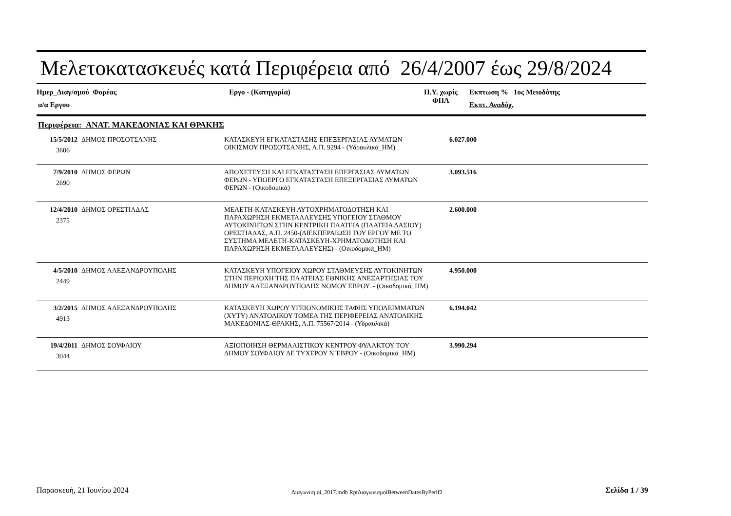Μελετοκατασκευές κατά Περιφέρεια από 26/4/2007 έως 29/8/2024
Ημερ_Διαγ/σμού Φορέας
α/α Εργου
Εργο - (Κατηγορία)
Π.Υ. χωρίς
ΦΠΑ
Εκπτωση % 1ος Μειοδότης
Εκπτ. Αναδόχ.
Περιφέρεια: ΑΝΑΤ. ΜΑΚΕΔΟΝΙΑΣ ΚΑΙ ΘΡΑΚΗΣ
| 15/5/2012 3606 | ΔΗΜΟΣ ΠΡΟΣΟΤΣΑΝΗΣ | ΚΑΤΑΣΚΕΥΗ ΕΓΚΑΤΑΣΤΑΣΗΣ ΕΠΕΞΕΡΓΑΣΙΑΣ ΛΥΜΑΤΩΝ ΟΙΚΙΣΜΟΥ ΠΡΟΣΟΤΣΑΝΗΣ, Α.Π. 9294 - (Υδραυλικά_ΗΜ) | 6.027.000 | |
| 7/9/2010 2690 | ΔΗΜΟΣ ΦΕΡΩΝ | ΑΠΟΧΕΤΕΥΣΗ ΚΑΙ ΕΓΚΑΤΑΣΤΑΣΗ ΕΠΕΡΓΑΣΙΑΣ ΛΥΜΑΤΩΝ ΦΕΡΩΝ - ΥΠΟΕΡΓΟ ΕΓΚΑΤΑΣΤΑΣΗ ΕΠΕΞΕΡΓΑΣΙΑΣ ΛΥΜΑΤΩΝ ΦΕΡΩΝ - (Οικοδομικά) | 3.093.516 | |
| 12/4/2010 2375 | ΔΗΜΟΣ ΟΡΕΣΤΙΑΔΑΣ | ΜΕΛΕΤΗ-ΚΑΤΑΣΚΕΥΗ ΑΥΤΟΧΡΗΜΑΤΟΔΟΤΗΣΗ ΚΑΙ ΠΑΡΑΧΩΡΗΣΗ ΕΚΜΕΤΑΛΛΕΥΣΗΣ ΥΠΟΓΕΙΟΥ ΣΤΑΘΜΟΥ ΑΥΤΟΚΙΝΗΤΩΝ ΣΤΗΝ ΚΕΝΤΡΙΚΗ ΠΛΑΤΕΙΑ (ΠΛΑΤΕΙΑ ΔΑΣΙΟΥ) ΟΡΕΣΤΙΑΔΑΣ, Α.Π. 2450-(ΔΙΕΚΠΕΡΑΙΩΣΗ ΤΟΥ ΕΡΓΟΥ ΜΕ ΤΟ ΣΥΣΤΗΜΑ ΜΕΛΕΤΗ-ΚΑΤΑΣΚΕΥΗ-ΧΡΗΜΑΤΟΔΟΤΗΣΗ ΚΑΙ ΠΑΡΑΧΩΡΗΣΗ ΕΚΜΕΤΑΛΛΕΥΣΗΣ) - (Οικοδομικά_ΗΜ) | 2.600.000 | |
| 4/5/2010 2449 | ΔΗΜΟΣ ΑΛΕΞΑΝΔΡΟΥΠΟΛΗΣ | ΚΑΤΑΣΚΕΥΗ ΥΠΟΓΕΙΟΥ ΧΩΡΟΥ ΣΤΑΘΜΕΥΣΗΣ ΑΥΤΟΚΙΝΗΤΩΝ ΣΤΗΝ ΠΕΡΙΟΧΗ ΤΗΣ ΠΛΑΤΕΙΑΣ ΕΘΝΙΚΗΣ ΑΝΕΞΑΡΤΗΣΙΑΣ ΤΟΥ ΔΗΜΟΥ ΑΛΕΞΑΝΔΡΟΥΠΟΛΗΣ ΝΟΜΟΥ ΕΒΡΟΥ. - (Οικοδομικά_ΗΜ) | 4.950.000 | |
| 3/2/2015 4913 | ΔΗΜΟΣ ΑΛΕΞΑΝΔΡΟΥΠΟΛΗΣ | ΚΑΤΑΣΚΕΥΗ ΧΩΡΟΥ ΥΓΕΙΟΝΟΜΙΚΗΣ ΤΑΦΗΣ ΥΠΟΛΕΙΜΜΑΤΩΝ (ΧΥΤΥ) ΑΝΑΤΟΛΙΚΟΥ ΤΟΜΕΑ ΤΗΣ ΠΕΡΙΦΕΡΕΙΑΣ ΑΝΑΤΟΛΙΚΗΣ ΜΑΚΕΔΟΝΙΑΣ-ΘΡΑΚΗΣ, Α.Π. 75567/2014 - (Υδραυλικά) | 6.194.042 | |
| 19/4/2011 3044 | ΔΗΜΟΣ ΣΟΥΦΛΙΟΥ | ΑΞΙΟΠΟΙΗΣΗ ΘΕΡΜΑΛΙΣΤΙΚΟΥ ΚΕΝΤΡΟΥ ΦΥΛΑΚΤΟΥ ΤΟΥ ΔΗΜΟΥ ΣΟΥΦΛΙΟΥ ΔΕ ΤΥΧΕΡΟΥ Ν.ΈΒΡΟΥ - (Οικοδομικά_ΗΜ) | 3.990.294 | |
Παρασκευή, 21 Ιουνίου 2024 Διαγωνισμοί_2017.mdb RptΔιαγωνισμοίBetweenDatesByPerif2 Σελίδα 1 / 39